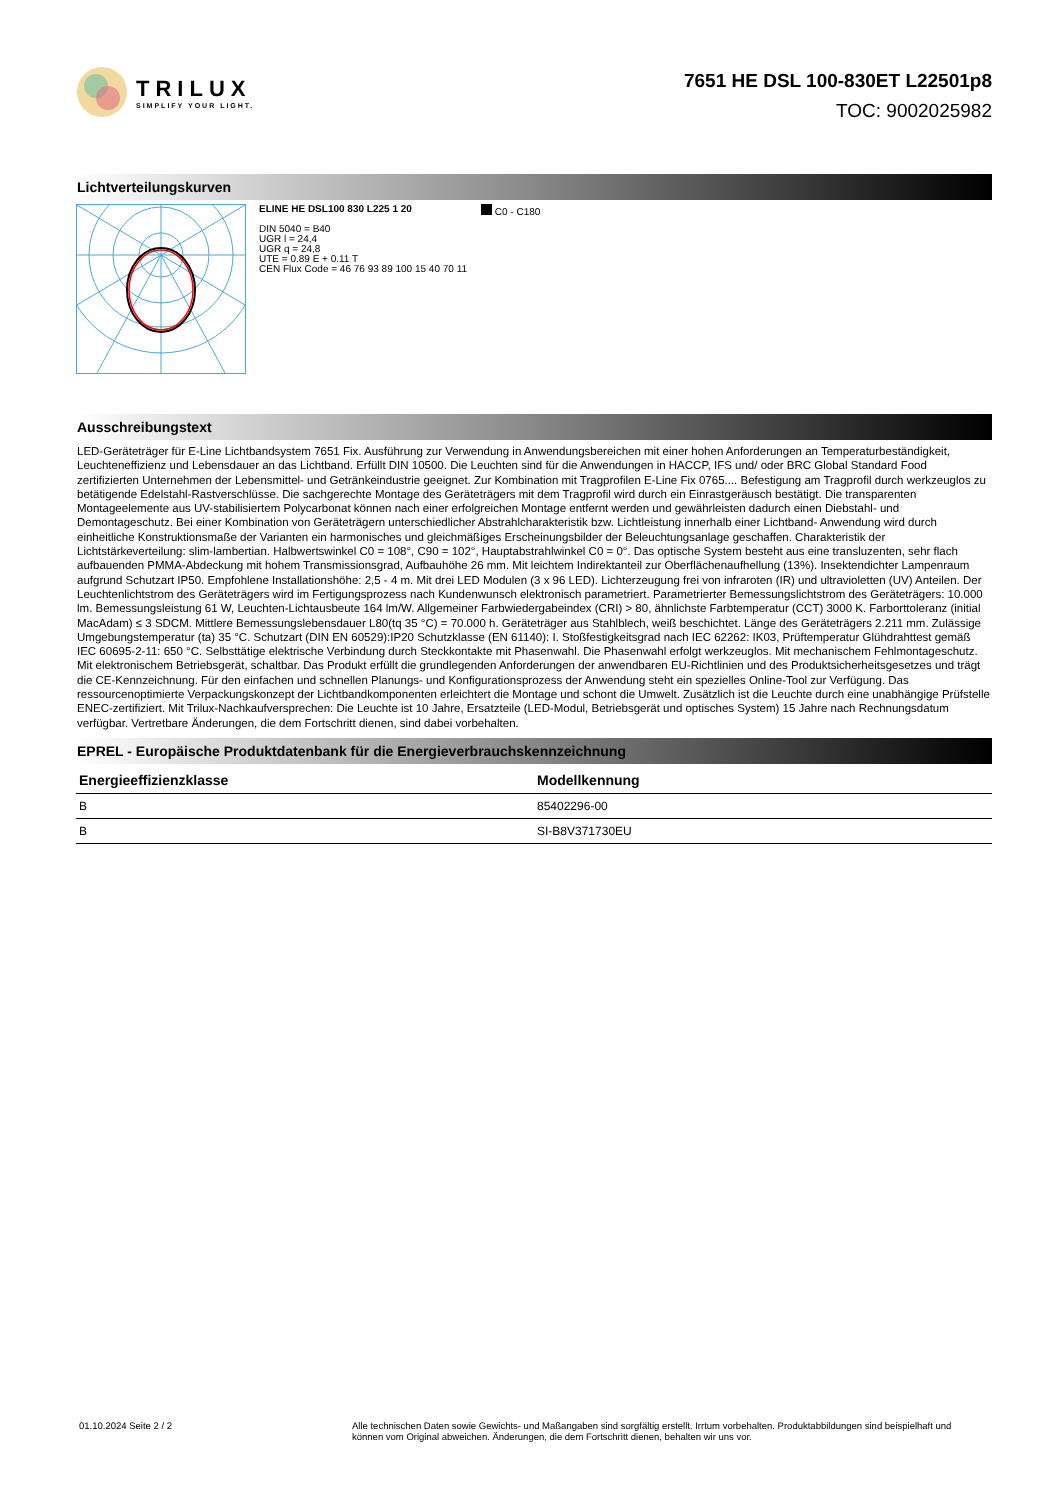TRILUX
SIMPLIFY YOUR LIGHT.
7651 HE DSL 100-830ET L22501p8
TOC: 9002025982
Lichtverteilungskurven
ELINE HE DSL100 830 L225 1 20
DIN 5040 = B40
UGR l = 24,4
UGR q = 24,8
UTE = 0.89 E + 0.11 T
CEN Flux Code = 46 76 93 89 100 15 40 70 11
C0 - C180
Ausschreibungstext
LED-Geräteträger für E-Line Lichtbandsystem 7651 Fix. Ausführung zur Verwendung in Anwendungsbereichen mit einer hohen Anforderungen an Temperaturbeständigkeit, Leuchteneffizienz und Lebensdauer an das Lichtband. Erfüllt DIN 10500. Die Leuchten sind für die Anwendungen in HACCP, IFS und/ oder BRC Global Standard Food zertifizierten Unternehmen der Lebensmittel- und Getränkeindustrie geeignet. Zur Kombination mit Tragprofilen E-Line Fix 0765.... Befestigung am Tragprofil durch werkzeuglos zu betätigende Edelstahl-Rastverschlüsse. Die sachgerechte Montage des Geräteträgers mit dem Tragprofil wird durch ein Einrastgeräusch bestätigt. Die transparenten Montageelemente aus UV-stabilisiertem Polycarbonat können nach einer erfolgreichen Montage entfernt werden und gewährleisten dadurch einen Diebstahl- und Demontageschutz. Bei einer Kombination von Geräteträgern unterschiedlicher Abstrahlcharakteristik bzw. Lichtleistung innerhalb einer Lichtband- Anwendung wird durch einheitliche Konstruktionsmaße der Varianten ein harmonisches und gleichmäßiges Erscheinungsbilder der Beleuchtungsanlage geschaffen. Charakteristik der Lichtstärkeverteilung: slim-lambertian. Halbwertswinkel C0 = 108°, C90 = 102°, Hauptabstrahlwinkel C0 = 0°. Das optische System besteht aus eine transluzenten, sehr flach aufbauenden PMMA-Abdeckung mit hohem Transmissionsgrad, Aufbauhöhe 26 mm. Mit leichtem Indirektanteil zur Oberflächenaufhellung (13%). Insektendichter Lampenraum aufgrund Schutzart IP50. Empfohlene Installationshöhe: 2,5 - 4 m. Mit drei LED Modulen (3 x 96 LED). Lichterzeugung frei von infraroten (IR) und ultravioletten (UV) Anteilen. Der Leuchtenlichtstrom des Geräteträgers wird im Fertigungsprozess nach Kundenwunsch elektronisch parametriert. Parametrierter Bemessungslichtstrom des Geräteträgers: 10.000 lm. Bemessungsleistung 61 W, Leuchten-Lichtausbeute 164 lm/W. Allgemeiner Farbwiedergabeindex (CRI) > 80, ähnlichste Farbtemperatur (CCT) 3000 K. Farborttoleranz (initial MacAdam) ≤ 3 SDCM. Mittlere Bemessungslebensdauer L80(tq 35 °C) = 70.000 h. Geräteträger aus Stahlblech, weiß beschichtet. Länge des Geräteträgers 2.211 mm. Zulässige Umgebungstemperatur (ta) 35 °C. Schutzart (DIN EN 60529):IP20 Schutzklasse (EN 61140): I. Stoßfestigkeitsgrad nach IEC 62262: IK03, Prüftemperatur Glühdrahttest gemäß IEC 60695-2-11: 650 °C. Selbsttätige elektrische Verbindung durch Steckkontakte mit Phasenwahl. Die Phasenwahl erfolgt werkzeuglos. Mit mechanischem Fehlmontageschutz. Mit elektronischem Betriebsgerät, schaltbar. Das Produkt erfüllt die grundlegenden Anforderungen der anwendbaren EU-Richtlinien und des Produktsicherheitsgesetzes und trägt die CE-Kennzeichnung. Für den einfachen und schnellen Planungs- und Konfigurationsprozess der Anwendung steht ein spezielles Online-Tool zur Verfügung. Das ressourcenoptimierte Verpackungskonzept der Lichtbandkomponenten erleichtert die Montage und schont die Umwelt. Zusätzlich ist die Leuchte durch eine unabhängige Prüfstelle ENEC-zertifiziert. Mit Trilux-Nachkaufversprechen: Die Leuchte ist 10 Jahre, Ersatzteile (LED-Modul, Betriebsgerät und optisches System) 15 Jahre nach Rechnungsdatum verfügbar. Vertretbare Änderungen, die dem Fortschritt dienen, sind dabei vorbehalten.
EPREL - Europäische Produktdatenbank für die Energieverbrauchskennzeichnung
| Energieeffizienzklasse | Modellkennung |
| --- | --- |
| B | 85402296-00 |
| B | SI-B8V371730EU |
01.10.2024 Seite 2 / 2 Alle technischen Daten sowie Gewichts- und Maßangaben sind sorgfältig erstellt. Irrtum vorbehalten. Produktabbildungen sind beispielhaft und können vom Original abweichen. Änderungen, die dem Fortschritt dienen, behalten wir uns vor.